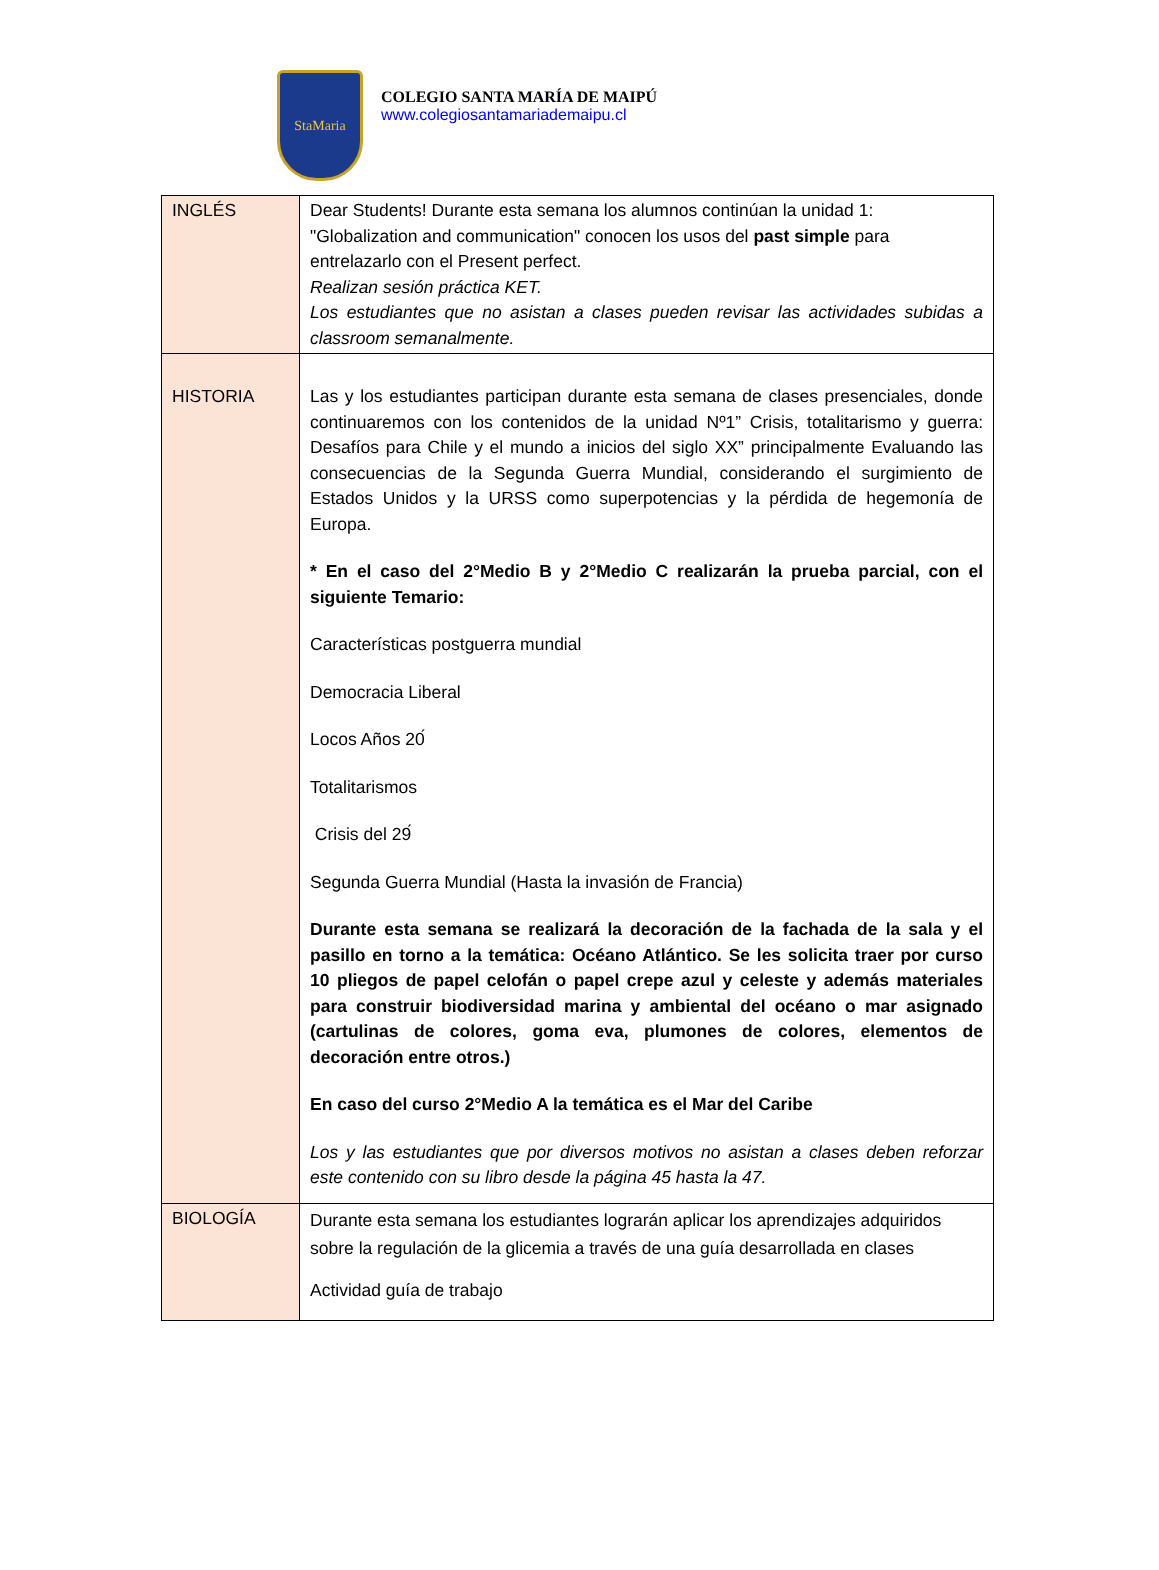StaMaria
COLEGIO SANTA MARÍA DE MAIPÚ
www.colegiosantamariademaipu.cl
| INGLÉS | Dear Students! Durante esta semana los alumnos continúan la unidad 1: "Globalization and communication" conocen los usos del past simple para entrelazarlo con el Present perfect. Realizan sesión práctica KET. Los estudiantes que no asistan a clases pueden revisar las actividades subidas a classroom semanalmente. |
| HISTORIA | Las y los estudiantes participan durante esta semana de clases presenciales, donde continuaremos con los contenidos de la unidad Nº1” Crisis, totalitarismo y guerra: Desafíos para Chile y el mundo a inicios del siglo XX” principalmente Evaluando las consecuencias de la Segunda Guerra Mundial, considerando el surgimiento de Estados Unidos y la URSS como superpotencias y la pérdida de hegemonía de Europa. * En el caso del 2°Medio B y 2°Medio C realizarán la prueba parcial, con el siguiente Temario: Características postguerra mundial Democracia Liberal Locos Años 20́ Totalitarismos Crisis del 29́ Segunda Guerra Mundial (Hasta la invasión de Francia) Durante esta semana se realizará la decoración de la fachada de la sala y el pasillo en torno a la temática: Océano Atlántico. Se les solicita traer por curso 10 pliegos de papel celofán o papel crepe azul y celeste y además materiales para construir biodiversidad marina y ambiental del océano o mar asignado (cartulinas de colores, goma eva, plumones de colores, elementos de decoración entre otros.) En caso del curso 2°Medio A la temática es el Mar del Caribe Los y las estudiantes que por diversos motivos no asistan a clases deben reforzar este contenido con su libro desde la página 45 hasta la 47. |
| BIOLOGÍA | Durante esta semana los estudiantes lograrán aplicar los aprendizajes adquiridos sobre la regulación de la glicemia a través de una guía desarrollada en clases Actividad guía de trabajo |